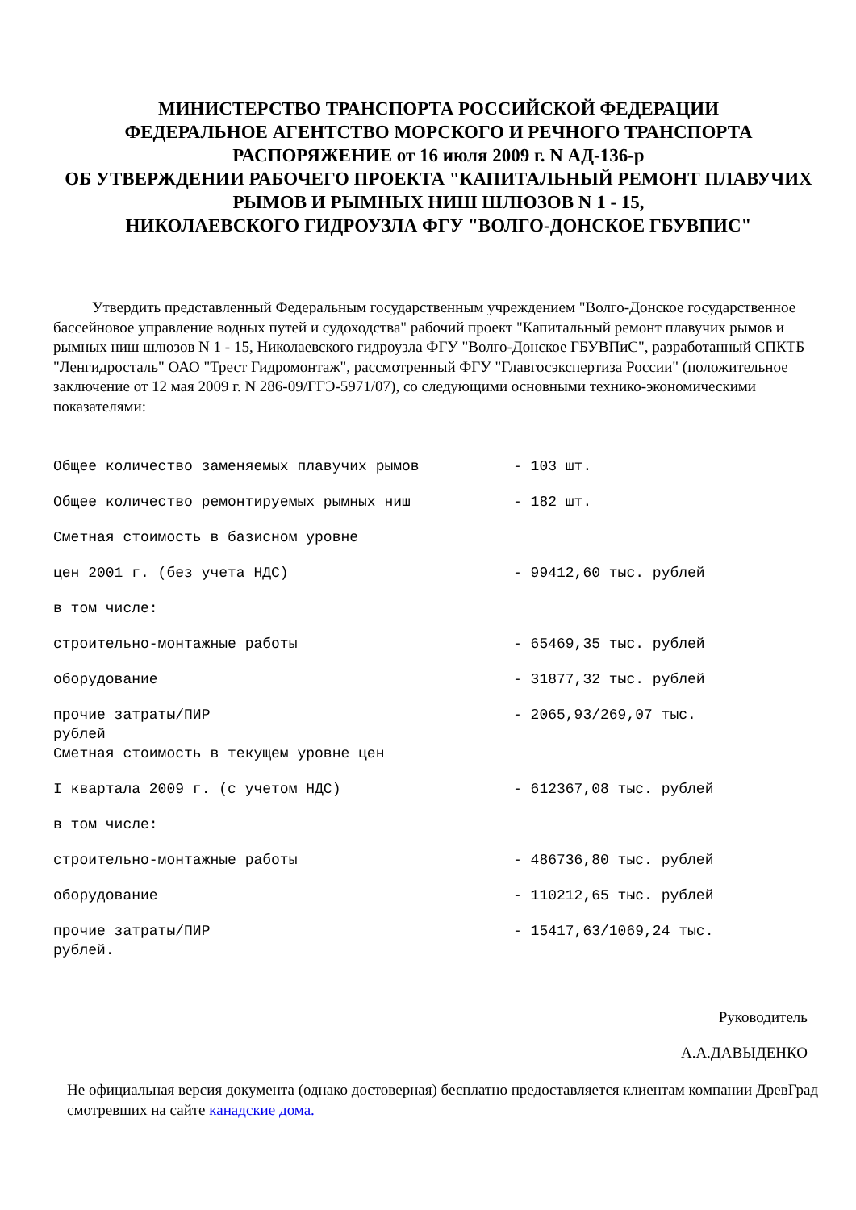МИНИСТЕРСТВО ТРАНСПОРТА РОССИЙСКОЙ ФЕДЕРАЦИИ
ФЕДЕРАЛЬНОЕ АГЕНТСТВО МОРСКОГО И РЕЧНОГО ТРАНСПОРТА
РАСПОРЯЖЕНИЕ от 16 июля 2009 г. N АД-136-р
ОБ УТВЕРЖДЕНИИ РАБОЧЕГО ПРОЕКТА "КАПИТАЛЬНЫЙ РЕМОНТ ПЛАВУЧИХ РЫМОВ И РЫМНЫХ НИШ ШЛЮЗОВ N 1 - 15,
НИКОЛАЕВСКОГО ГИДРОУЗЛА ФГУ "ВОЛГО-ДОНСКОЕ ГБУВПИС"
Утвердить представленный Федеральным государственным учреждением "Волго-Донское государственное бассейновое управление водных путей и судоходства" рабочий проект "Капитальный ремонт плавучих рымов и рымных ниш шлюзов N 1 - 15, Николаевского гидроузла ФГУ "Волго-Донское ГБУВПиС", разработанный СПКТБ "Ленгидросталь" ОАО "Трест Гидромонтаж", рассмотренный ФГУ "Главгосэкспертиза России" (положительное заключение от 12 мая 2009 г. N 286-09/ГГЭ-5971/07), со следующими основными технико-экономическими показателями:
Общее количество заменяемых плавучих рымов - 103 шт.
Общее количество ремонтируемых рымных ниш - 182 шт.
Сметная стоимость в базисном уровне
цен 2001 г. (без учета НДС) - 99412,60 тыс. рублей
в том числе:
строительно-монтажные работы - 65469,35 тыс. рублей
оборудование - 31877,32 тыс. рублей
прочие затраты/ПИР
рублей - 2065,93/269,07 тыс.
Сметная стоимость в текущем уровне цен
I квартала 2009 г. (с учетом НДС) - 612367,08 тыс. рублей
в том числе:
строительно-монтажные работы - 486736,80 тыс. рублей
оборудование - 110212,65 тыс. рублей
прочие затраты/ПИР
рублей. - 15417,63/1069,24 тыс.
Руководитель
А.А.ДАВЫДЕНКО
Не официальная версия документа (однако достоверная) бесплатно предоставляется клиентам компании ДревГрад смотревших на сайте канадские дома.